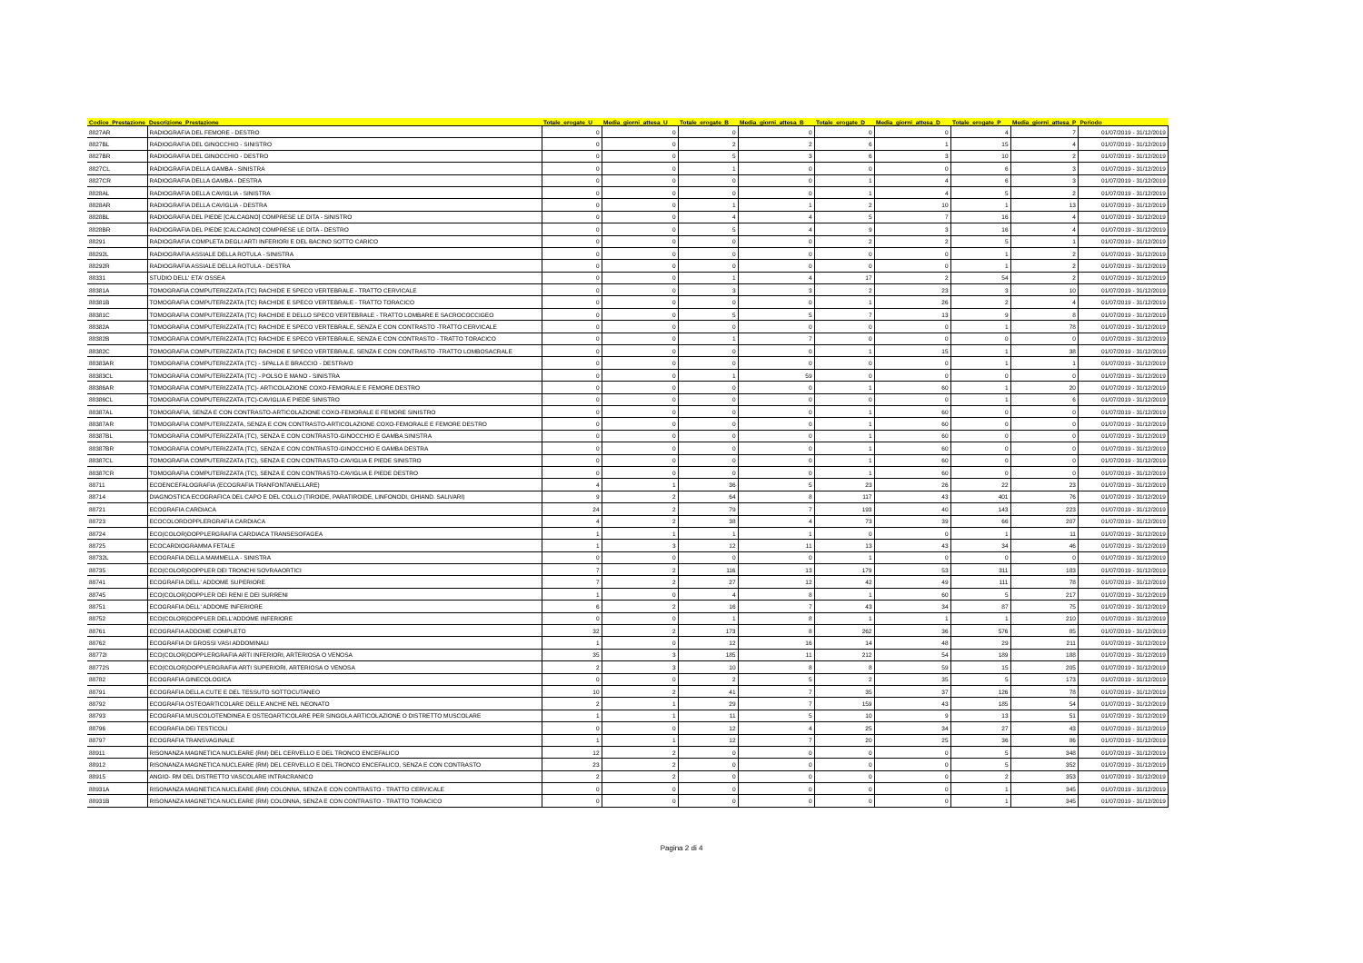| Codice_Prestazione | Descrizione_Prestazione | Totale_erogate_U | Media_giorni_attesa_U | Totale_erogate_B | Media_giorni_attesa_B | Totale_erogate_D | Media_giorni_attesa_D | Totale_erogate_P | Media_giorni_attesa_P | Periodo |
| --- | --- | --- | --- | --- | --- | --- | --- | --- | --- | --- |
| 8827AR | RADIOGRAFIA DEL FEMORE - DESTRO | 0 | 0 | 0 | 0 | 0 | 0 | 4 | 7 | 01/07/2019 - 31/12/2019 |
| 8827BL | RADIOGRAFIA DEL GINOCCHIO - SINISTRO | 0 | 0 | 2 | 2 | 6 | 1 | 15 | 4 | 01/07/2019 - 31/12/2019 |
| 8827BR | RADIOGRAFIA DEL GINOCCHIO - DESTRO | 0 | 0 | 5 | 3 | 6 | 3 | 10 | 2 | 01/07/2019 - 31/12/2019 |
| 8827CL | RADIOGRAFIA DELLA GAMBA - SINISTRA | 0 | 0 | 1 | 0 | 0 | 0 | 6 | 3 | 01/07/2019 - 31/12/2019 |
| 8827CR | RADIOGRAFIA DELLA GAMBA - DESTRA | 0 | 0 | 0 | 0 | 1 | 4 | 6 | 3 | 01/07/2019 - 31/12/2019 |
| 8828AL | RADIOGRAFIA DELLA CAVIGLIA - SINISTRA | 0 | 0 | 0 | 0 | 1 | 4 | 5 | 2 | 01/07/2019 - 31/12/2019 |
| 8828AR | RADIOGRAFIA DELLA CAVIGLIA - DESTRA | 0 | 0 | 1 | 1 | 2 | 10 | 1 | 13 | 01/07/2019 - 31/12/2019 |
| 8828BL | RADIOGRAFIA DEL PIEDE [CALCAGNO] COMPRESE LE DITA - SINISTRO | 0 | 0 | 4 | 4 | 5 | 7 | 16 | 4 | 01/07/2019 - 31/12/2019 |
| 8828BR | RADIOGRAFIA DEL PIEDE [CALCAGNO] COMPRESE LE DITA - DESTRO | 0 | 0 | 5 | 4 | 9 | 3 | 16 | 4 | 01/07/2019 - 31/12/2019 |
| 88291 | RADIOGRAFIA COMPLETA DEGLI ARTI INFERIORI E DEL BACINO SOTTO CARICO | 0 | 0 | 0 | 0 | 2 | 2 | 5 | 1 | 01/07/2019 - 31/12/2019 |
| 88292L | RADIOGRAFIA ASSIALE DELLA ROTULA - SINISTRA | 0 | 0 | 0 | 0 | 0 | 0 | 1 | 2 | 01/07/2019 - 31/12/2019 |
| 88292R | RADIOGRAFIA ASSIALE DELLA ROTULA - DESTRA | 0 | 0 | 0 | 0 | 0 | 0 | 1 | 2 | 01/07/2019 - 31/12/2019 |
| 88331 | STUDIO DELL' ETA' OSSEA | 0 | 0 | 1 | 4 | 17 | 2 | 54 | 2 | 01/07/2019 - 31/12/2019 |
| 88381A | TOMOGRAFIA COMPUTERIZZATA (TC) RACHIDE E SPECO VERTEBRALE - TRATTO CERVICALE | 0 | 0 | 3 | 3 | 2 | 23 | 3 | 10 | 01/07/2019 - 31/12/2019 |
| 88381B | TOMOGRAFIA COMPUTERIZZATA (TC) RACHIDE E SPECO VERTEBRALE - TRATTO TORACICO | 0 | 0 | 0 | 0 | 1 | 26 | 2 | 4 | 01/07/2019 - 31/12/2019 |
| 88381C | TOMOGRAFIA COMPUTERIZZATA (TC) RACHIDE E DELLO SPECO VERTEBRALE - TRATTO LOMBARE E SACROCOCCIGEO | 0 | 0 | 5 | 5 | 7 | 13 | 9 | 8 | 01/07/2019 - 31/12/2019 |
| 88382A | TOMOGRAFIA COMPUTERIZZATA (TC) RACHIDE E SPECO VERTEBRALE, SENZA E CON CONTRASTO -TRATTO CERVICALE | 0 | 0 | 0 | 0 | 0 | 0 | 1 | 78 | 01/07/2019 - 31/12/2019 |
| 88382B | TOMOGRAFIA COMPUTERIZZATA (TC) RACHIDE E SPECO VERTEBRALE, SENZA E CON CONTRASTO - TRATTO TORACICO | 0 | 0 | 1 | 7 | 0 | 0 | 0 | 0 | 01/07/2019 - 31/12/2019 |
| 88382C | TOMOGRAFIA COMPUTERIZZATA (TC) RACHIDE E SPECO VERTEBRALE, SENZA E CON CONTRASTO -TRATTO LOMBOSACRALE | 0 | 0 | 0 | 0 | 1 | 15 | 1 | 38 | 01/07/2019 - 31/12/2019 |
| 88383AR | TOMOGRAFIA COMPUTERIZZATA (TC) - SPALLA E BRACCIO - DESTRA/O | 0 | 0 | 0 | 0 | 0 | 0 | 1 | 1 | 01/07/2019 - 31/12/2019 |
| 88383CL | TOMOGRAFIA COMPUTERIZZATA (TC) - POLSO E MANO - SINISTRA | 0 | 0 | 1 | 59 | 0 | 0 | 0 | 0 | 01/07/2019 - 31/12/2019 |
| 88386AR | TOMOGRAFIA COMPUTERIZZATA (TC)- ARTICOLAZIONE COXO-FEMORALE E FEMORE DESTRO | 0 | 0 | 0 | 0 | 1 | 60 | 1 | 20 | 01/07/2019 - 31/12/2019 |
| 88386CL | TOMOGRAFIA COMPUTERIZZATA (TC)-CAVIGLIA E PIEDE SINISTRO | 0 | 0 | 0 | 0 | 0 | 0 | 1 | 6 | 01/07/2019 - 31/12/2019 |
| 88387AL | TOMOGRAFIA, SENZA E CON CONTRASTO-ARTICOLAZIONE COXO-FEMORALE E FEMORE SINISTRO | 0 | 0 | 0 | 0 | 1 | 60 | 0 | 0 | 01/07/2019 - 31/12/2019 |
| 88387AR | TOMOGRAFIA COMPUTERIZZATA, SENZA E CON CONTRASTO-ARTICOLAZIONE COXO-FEMORALE E FEMORE DESTRO | 0 | 0 | 0 | 0 | 1 | 60 | 0 | 0 | 01/07/2019 - 31/12/2019 |
| 88387BL | TOMOGRAFIA COMPUTERIZZATA (TC), SENZA E CON CONTRASTO-GINOCCHIO E GAMBA SINISTRA | 0 | 0 | 0 | 0 | 1 | 60 | 0 | 0 | 01/07/2019 - 31/12/2019 |
| 88387BR | TOMOGRAFIA COMPUTERIZZATA (TC), SENZA E CON CONTRASTO-GINOCCHIO E GAMBA DESTRA | 0 | 0 | 0 | 0 | 1 | 60 | 0 | 0 | 01/07/2019 - 31/12/2019 |
| 88387CL | TOMOGRAFIA COMPUTERIZZATA (TC), SENZA E CON CONTRASTO-CAVIGLIA E PIEDE SINISTRO | 0 | 0 | 0 | 0 | 1 | 60 | 0 | 0 | 01/07/2019 - 31/12/2019 |
| 88387CR | TOMOGRAFIA COMPUTERIZZATA (TC), SENZA E CON CONTRASTO-CAVIGLIA E PIEDE DESTRO | 0 | 0 | 0 | 0 | 1 | 60 | 0 | 0 | 01/07/2019 - 31/12/2019 |
| 88711 | ECOENCEFALOGRAFIA (ECOGRAFIA TRANFONTANELLARE) | 4 | 1 | 36 | 5 | 23 | 26 | 22 | 23 | 01/07/2019 - 31/12/2019 |
| 88714 | DIAGNOSTICA ECOGRAFICA DEL CAPO E DEL COLLO (TIROIDE, PARATIROIDE, LINFONODI, GHIAND. SALIVARI) | 9 | 2 | 64 | 8 | 117 | 43 | 401 | 76 | 01/07/2019 - 31/12/2019 |
| 88721 | ECOGRAFIA CARDIACA | 24 | 2 | 79 | 7 | 193 | 40 | 143 | 223 | 01/07/2019 - 31/12/2019 |
| 88723 | ECOCOLORDOPPLERGRAFIA CARDIACA | 4 | 2 | 38 | 4 | 73 | 39 | 66 | 207 | 01/07/2019 - 31/12/2019 |
| 88724 | ECO(COLOR)DOPPLERGRAFIA CARDIACA TRANSESOFAGEA | 1 | 1 | 1 | 1 | 0 | 0 | 1 | 11 | 01/07/2019 - 31/12/2019 |
| 88725 | ECOCARDIOGRAMMA FETALE | 1 | 3 | 12 | 11 | 13 | 43 | 34 | 46 | 01/07/2019 - 31/12/2019 |
| 88732L | ECOGRAFIA DELLA MAMMELLA - SINISTRA | 0 | 0 | 0 | 0 | 1 | 0 | 0 | 0 | 01/07/2019 - 31/12/2019 |
| 88735 | ECO(COLOR)DOPPLER DEI TRONCHI SOVRAAORTICI | 7 | 2 | 116 | 13 | 179 | 53 | 311 | 183 | 01/07/2019 - 31/12/2019 |
| 88741 | ECOGRAFIA DELL' ADDOME SUPERIORE | 7 | 2 | 27 | 12 | 42 | 49 | 111 | 78 | 01/07/2019 - 31/12/2019 |
| 88745 | ECO(COLOR)DOPPLER DEI RENI E DEI SURRENI | 1 | 0 | 4 | 8 | 1 | 60 | 5 | 217 | 01/07/2019 - 31/12/2019 |
| 88751 | ECOGRAFIA DELL' ADDOME INFERIORE | 6 | 2 | 16 | 7 | 43 | 34 | 87 | 75 | 01/07/2019 - 31/12/2019 |
| 88752 | ECO(COLOR)DOPPLER DELL'ADDOME INFERIORE | 0 | 0 | 1 | 8 | 1 | 1 | 1 | 210 | 01/07/2019 - 31/12/2019 |
| 88761 | ECOGRAFIA ADDOME COMPLETO | 32 | 2 | 173 | 8 | 262 | 36 | 576 | 85 | 01/07/2019 - 31/12/2019 |
| 88762 | ECOGRAFIA DI GROSSI VASI ADDOMINALI | 1 | 0 | 12 | 16 | 14 | 48 | 29 | 211 | 01/07/2019 - 31/12/2019 |
| 88772I | ECO(COLOR)DOPPLERGRAFIA ARTI INFERIORI, ARTERIOSA O VENOSA | 35 | 3 | 185 | 11 | 212 | 54 | 189 | 188 | 01/07/2019 - 31/12/2019 |
| 88772S | ECO(COLOR)DOPPLERGRAFIA ARTI SUPERIORI, ARTERIOSA O VENOSA | 2 | 3 | 10 | 8 | 8 | 59 | 15 | 205 | 01/07/2019 - 31/12/2019 |
| 88782 | ECOGRAFIA GINECOLOGICA | 0 | 0 | 2 | 5 | 2 | 35 | 5 | 173 | 01/07/2019 - 31/12/2019 |
| 88791 | ECOGRAFIA DELLA CUTE E DEL TESSUTO SOTTOCUTANEO | 10 | 2 | 41 | 7 | 35 | 37 | 126 | 78 | 01/07/2019 - 31/12/2019 |
| 88792 | ECOGRAFIA OSTEOARTICOLARE DELLE ANCHE NEL NEONATO | 2 | 1 | 29 | 7 | 159 | 43 | 185 | 54 | 01/07/2019 - 31/12/2019 |
| 88793 | ECOGRAFIA MUSCOLOTENDINEA E OSTEOARTICOLARE PER SINGOLA ARTICOLAZIONE O DISTRETTO MUSCOLARE | 1 | 1 | 11 | 5 | 10 | 9 | 13 | 51 | 01/07/2019 - 31/12/2019 |
| 88796 | ECOGRAFIA DEI TESTICOLI | 0 | 0 | 12 | 4 | 25 | 34 | 27 | 43 | 01/07/2019 - 31/12/2019 |
| 88797 | ECOGRAFIA TRANSVAGINALE | 1 | 1 | 12 | 7 | 20 | 25 | 36 | 86 | 01/07/2019 - 31/12/2019 |
| 88911 | RISONANZA MAGNETICA NUCLEARE (RM) DEL CERVELLO E DEL TRONCO ENCEFALICO | 12 | 2 | 0 | 0 | 0 | 0 | 5 | 348 | 01/07/2019 - 31/12/2019 |
| 88912 | RISONANZA MAGNETICA NUCLEARE (RM) DEL CERVELLO E DEL TRONCO ENCEFALICO, SENZA E CON CONTRASTO | 23 | 2 | 0 | 0 | 0 | 0 | 5 | 352 | 01/07/2019 - 31/12/2019 |
| 88915 | ANGIO- RM DEL DISTRETTO VASCOLARE INTRACRANICO | 2 | 2 | 0 | 0 | 0 | 0 | 2 | 353 | 01/07/2019 - 31/12/2019 |
| 88931A | RISONANZA MAGNETICA NUCLEARE (RM) COLONNA, SENZA E CON CONTRASTO - TRATTO CERVICALE | 0 | 0 | 0 | 0 | 0 | 0 | 1 | 345 | 01/07/2019 - 31/12/2019 |
| 88931B | RISONANZA MAGNETICA NUCLEARE (RM) COLONNA, SENZA E CON CONTRASTO - TRATTO TORACICO | 0 | 0 | 0 | 0 | 0 | 0 | 1 | 345 | 01/07/2019 - 31/12/2019 |
Pagina 2 di 4